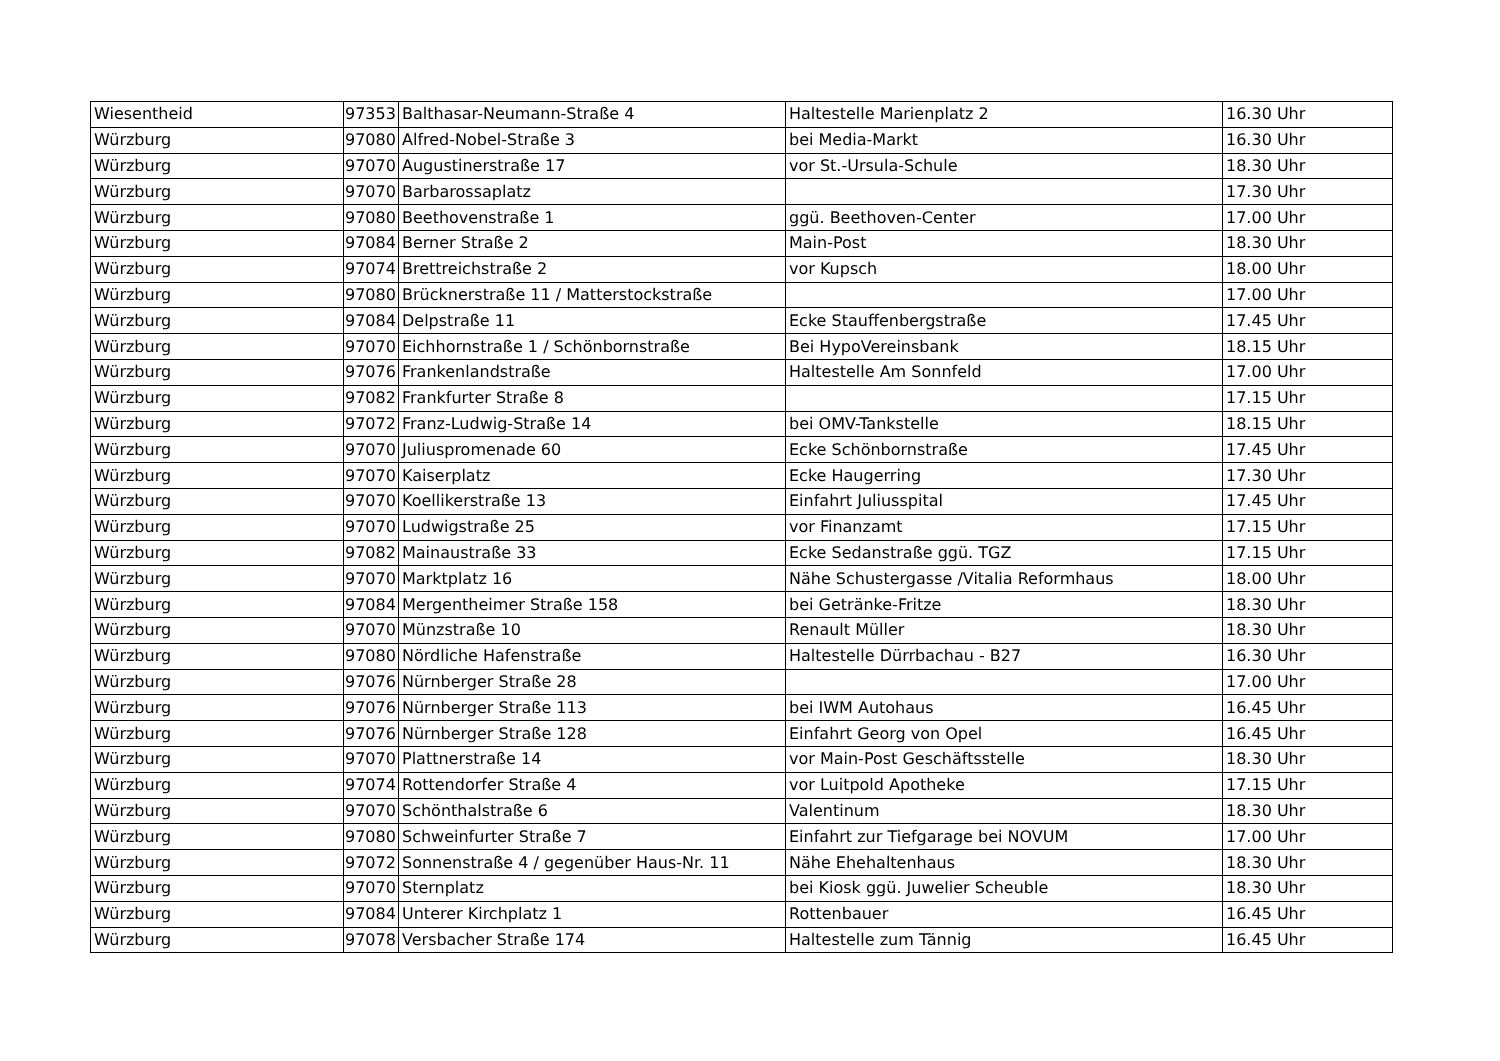| Wiesentheid | 97353 | Balthasar-Neumann-Straße 4 | Haltestelle Marienplatz 2 | 16.30 Uhr |
| Würzburg | 97080 | Alfred-Nobel-Straße 3 | bei Media-Markt | 16.30 Uhr |
| Würzburg | 97070 | Augustinerstraße 17 | vor St.-Ursula-Schule | 18.30 Uhr |
| Würzburg | 97070 | Barbarossaplatz | | 17.30 Uhr |
| Würzburg | 97080 | Beethovenstraße 1 | ggü. Beethoven-Center | 17.00 Uhr |
| Würzburg | 97084 | Berner Straße 2 | Main-Post | 18.30 Uhr |
| Würzburg | 97074 | Brettreichstraße 2 | vor Kupsch | 18.00 Uhr |
| Würzburg | 97080 | Brücknerstraße 11 / Matterstockstraße | | 17.00 Uhr |
| Würzburg | 97084 | Delpstraße 11 | Ecke Stauffenbergstraße | 17.45 Uhr |
| Würzburg | 97070 | Eichhornstraße 1 / Schönbornstraße | Bei HypoVereinsbank | 18.15 Uhr |
| Würzburg | 97076 | Frankenlandstraße | Haltestelle Am Sonnfeld | 17.00 Uhr |
| Würzburg | 97082 | Frankfurter Straße 8 | | 17.15 Uhr |
| Würzburg | 97072 | Franz-Ludwig-Straße 14 | bei OMV-Tankstelle | 18.15 Uhr |
| Würzburg | 97070 | Juliuspromenade 60 | Ecke Schönbornstraße | 17.45 Uhr |
| Würzburg | 97070 | Kaiserplatz | Ecke Haugerring | 17.30 Uhr |
| Würzburg | 97070 | Koellikerstraße 13 | Einfahrt Juliusspital | 17.45 Uhr |
| Würzburg | 97070 | Ludwigstraße 25 | vor Finanzamt | 17.15 Uhr |
| Würzburg | 97082 | Mainaustraße 33 | Ecke Sedanstraße ggü. TGZ | 17.15 Uhr |
| Würzburg | 97070 | Marktplatz 16 | Nähe Schustergasse /Vitalia Reformhaus | 18.00 Uhr |
| Würzburg | 97084 | Mergentheimer Straße 158 | bei Getränke-Fritze | 18.30 Uhr |
| Würzburg | 97070 | Münzstraße 10 | Renault Müller | 18.30 Uhr |
| Würzburg | 97080 | Nördliche Hafenstraße | Haltestelle Dürrbachau - B27 | 16.30 Uhr |
| Würzburg | 97076 | Nürnberger Straße 28 | | 17.00 Uhr |
| Würzburg | 97076 | Nürnberger Straße 113 | bei IWM Autohaus | 16.45 Uhr |
| Würzburg | 97076 | Nürnberger Straße 128 | Einfahrt Georg von Opel | 16.45 Uhr |
| Würzburg | 97070 | Plattnerstraße 14 | vor Main-Post Geschäftsstelle | 18.30 Uhr |
| Würzburg | 97074 | Rottendorfer Straße 4 | vor Luitpold Apotheke | 17.15 Uhr |
| Würzburg | 97070 | Schönthalstraße 6 | Valentinum | 18.30 Uhr |
| Würzburg | 97080 | Schweinfurter Straße 7 | Einfahrt zur Tiefgarage bei NOVUM | 17.00 Uhr |
| Würzburg | 97072 | Sonnenstraße 4 / gegenüber Haus-Nr. 11 | Nähe Ehehaltenhaus | 18.30 Uhr |
| Würzburg | 97070 | Sternplatz | bei Kiosk ggü. Juwelier Scheuble | 18.30 Uhr |
| Würzburg | 97084 | Unterer Kirchplatz 1 | Rottenbauer | 16.45 Uhr |
| Würzburg | 97078 | Versbacher Straße 174 | Haltestelle zum Tännig | 16.45 Uhr |